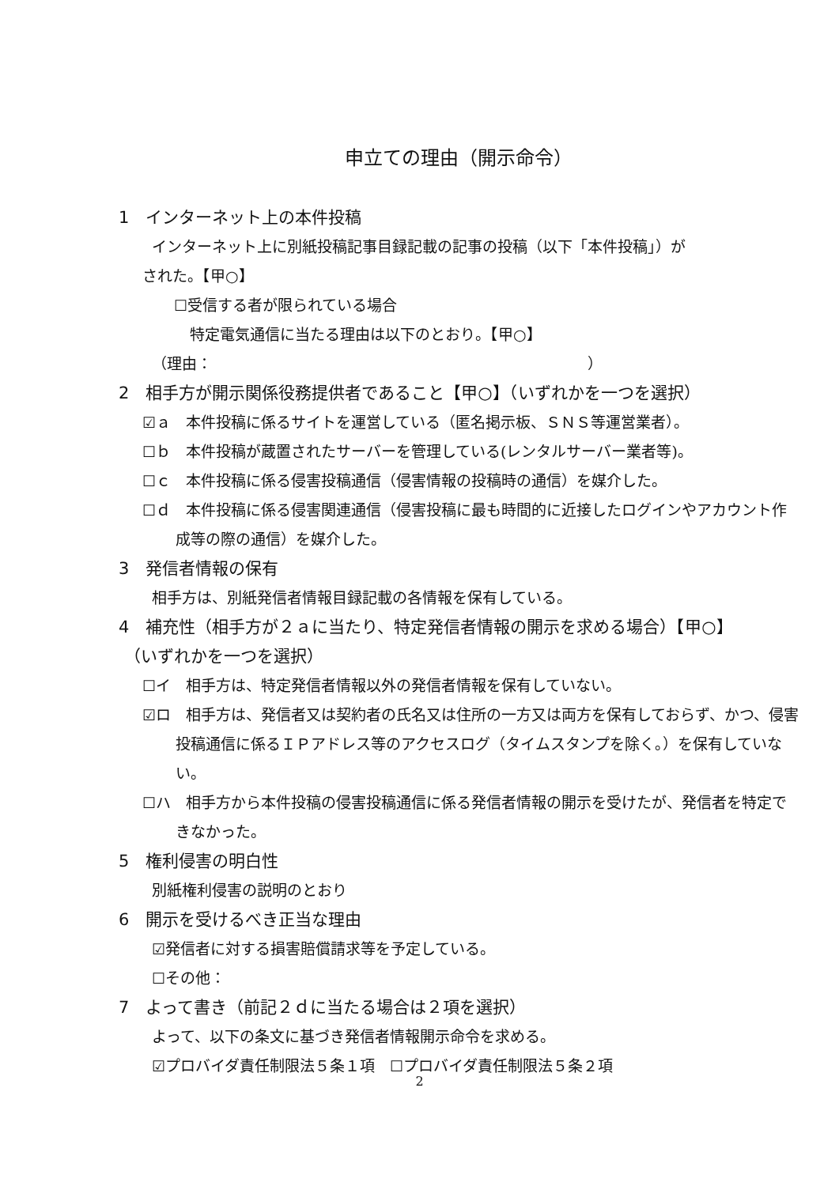申立ての理由（開示命令）
1　インターネット上の本件投稿
インターネット上に別紙投稿記事目録記載の記事の投稿（以下「本件投稿」）が
された。【甲○】
☐受信する者が限られている場合
特定電気通信に当たる理由は以下のとおり。【甲○】
（理由：　　　　　　　　　　　　　　　　　　　　　　　　　）
2　相手方が開示関係役務提供者であること【甲○】（いずれかを一つを選択）
☑ａ　本件投稿に係るサイトを運営している（匿名掲示板、ＳＮＳ等運営業者）。
☐ｂ　本件投稿が蔵置されたサーバーを管理している(レンタルサーバー業者等)。
☐ｃ　本件投稿に係る侵害投稿通信（侵害情報の投稿時の通信）を媒介した。
☐ｄ　本件投稿に係る侵害関連通信（侵害投稿に最も時間的に近接したログインやアカウント作成等の際の通信）を媒介した。
3　発信者情報の保有
相手方は、別紙発信者情報目録記載の各情報を保有している。
4　補充性（相手方が２ａに当たり、特定発信者情報の開示を求める場合）【甲○】
（いずれかを一つを選択）
☐イ　相手方は、特定発信者情報以外の発信者情報を保有していない。
☑ロ　相手方は、発信者又は契約者の氏名又は住所の一方又は両方を保有しておらず、かつ、侵害投稿通信に係るＩＰアドレス等のアクセスログ（タイムスタンプを除く。）を保有していない。
☐ハ　相手方から本件投稿の侵害投稿通信に係る発信者情報の開示を受けたが、発信者を特定できなかった。
5　権利侵害の明白性
別紙権利侵害の説明のとおり
6　開示を受けるべき正当な理由
☑発信者に対する損害賠償請求等を予定している。
☐その他：
7　よって書き（前記２ｄに当たる場合は２項を選択）
よって、以下の条文に基づき発信者情報開示命令を求める。
☑プロバイダ責任制限法５条１項　☐プロバイダ責任制限法５条２項
2